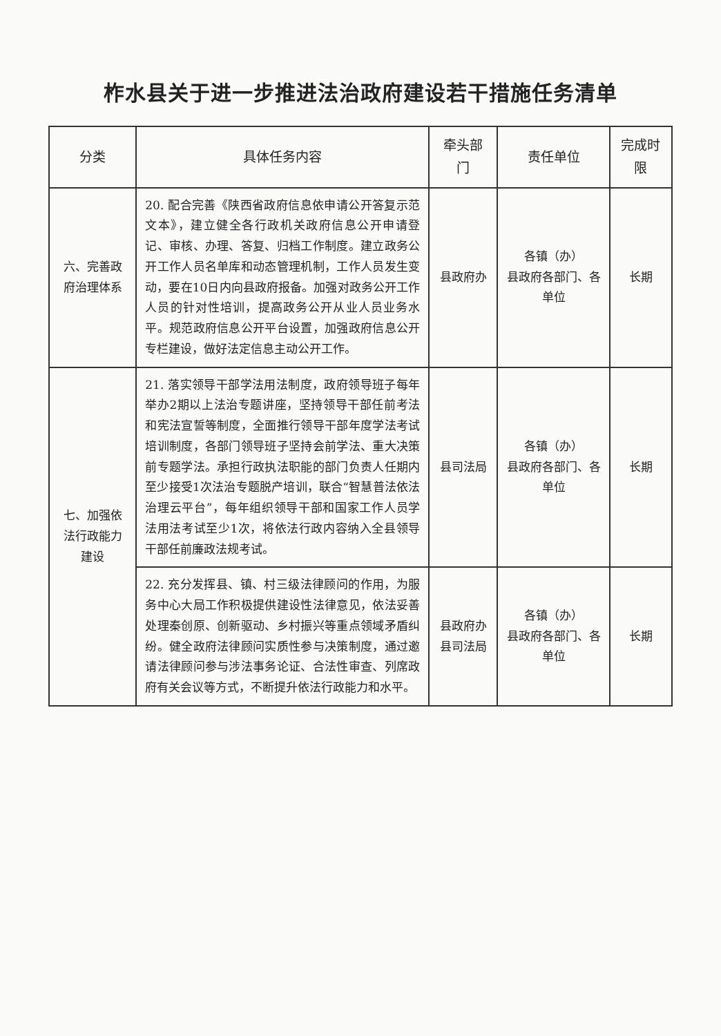柞水县关于进一步推进法治政府建设若干措施任务清单
| 分类 | 具体任务内容 | 牵头部门 | 责任单位 | 完成时限 |
| --- | --- | --- | --- | --- |
| 六、完善政府治理体系 | 20. 配合完善《陕西省政府信息依申请公开答复示范文本》，建立健全各行政机关政府信息公开申请登记、审核、办理、答复、归档工作制度。建立政务公开工作人员名单库和动态管理机制，工作人员发生变动，要在10日内向县政府报备。加强对政务公开工作人员的针对性培训，提高政务公开从业人员业务水平。规范政府信息公开平台设置，加强政府信息公开专栏建设，做好法定信息主动公开工作。 | 县政府办 | 各镇（办） 县政府各部门、各单位 | 长期 |
| 七、加强依法行政能力建设 | 21. 落实领导干部学法用法制度，政府领导班子每年举办2期以上法治专题讲座，坚持领导干部任前考法和宪法宣誓等制度，全面推行领导干部年度学法考试培训制度，各部门领导班子坚持会前学法、重大决策前专题学法。承担行政执法职能的部门负责人任期内至少接受1次法治专题脱产培训，联合“智慧普法依法治理云平台”，每年组织领导干部和国家工作人员学法用法考试至少1次，将依法行政内容纳入全县领导干部任前廉政法规考试。 | 县司法局 | 各镇（办） 县政府各部门、各单位 | 长期 |
| | 22. 充分发挥县、镇、村三级法律顾问的作用，为服务中心大局工作积极提供建设性法律意见，依法妥善处理秦创原、创新驱动、乡村振兴等重点领域矛盾纠纷。健全政府法律顾问实质性参与决策制度，通过邀请法律顾问参与涉法事务论证、合法性审查、列席政府有关会议等方式，不断提升依法行政能力和水平。 | 县政府办 县司法局 | 各镇（办） 县政府各部门、各单位 | 长期 |